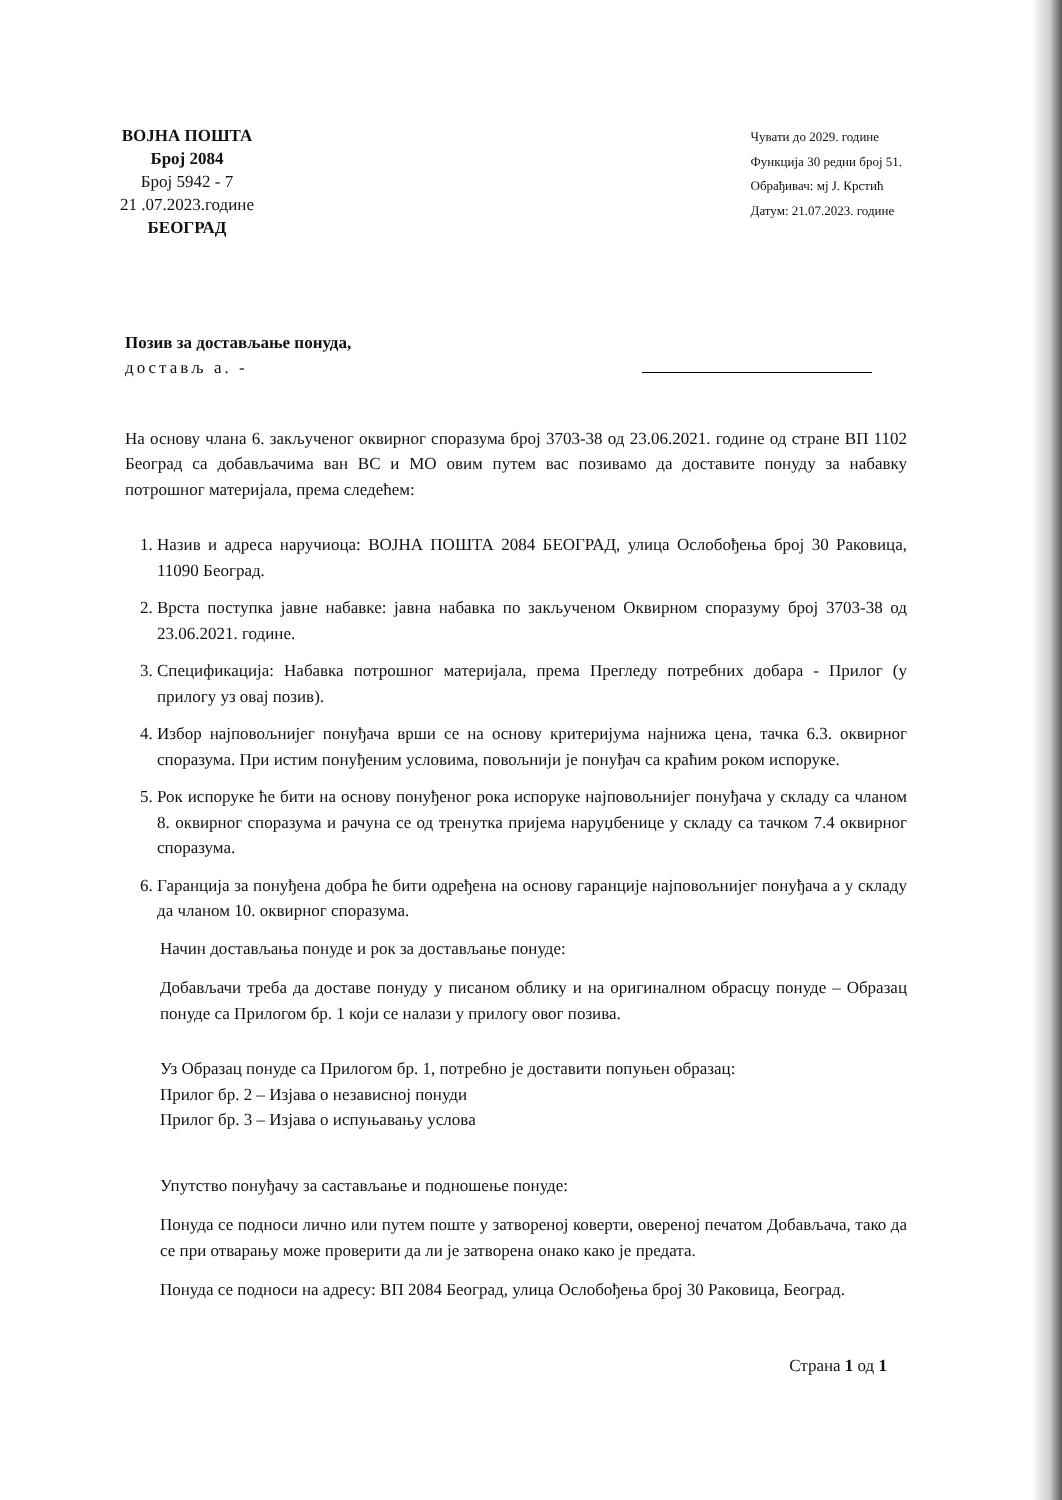ВОЈНА ПОШТА
Број 2084
Број 5942 - 7
21 .07.2023.године
БЕОГРАД
Чувати до 2029. године
Функција 30 редни број 51.
Обрађивач: мј Ј. Крстић
Датум: 21.07.2023. године
Позив за достављање понуда,
достављ а. -
На основу члана 6. закљученог оквирног споразума број 3703-38 од 23.06.2021. године од стране ВП 1102 Београд са добављачима ван ВС и МО овим путем вас позивамо да доставите понуду за набавку потрошног материјала, према следећем:
1. Назив и адреса наручиоца: ВОЈНА ПОШТА 2084 БЕОГРАД, улица Ослобођења број 30 Раковица, 11090 Београд.
2. Врста поступка јавне набавке: јавна набавка по закљученом Оквирном споразуму број 3703-38 од 23.06.2021. године.
3. Спецификација: Набавка потрошног материјала, према Прегледу потребних добара - Прилог (у прилогу уз овај позив).
4. Избор најповољнијег понуђача врши се на основу критеријума најнижа цена, тачка 6.3. оквирног споразума. При истим понуђеним условима, повољнији је понуђач са краћим роком испоруке.
5. Рок испоруке ће бити на основу понуђеног рока испоруке најповољнијег понуђача у складу са чланом 8. оквирног споразума и рачуна се од тренутка пријема наруџбенице у складу са тачком 7.4 оквирног споразума.
6. Гаранција за понуђена добра ће бити одређена на основу гаранције најповољнијег понуђача а у складу да чланом 10. оквирног споразума.
Начин достављања понуде и рок за достављање понуде:
Добављачи треба да доставе понуду у писаном облику и на оригиналном обрасцу понуде – Образац понуде са Прилогом бр. 1 који се налази у прилогу овог позива.
Уз Образац понуде са Прилогом бр. 1, потребно је доставити попуњен образац:
Прилог бр. 2 – Изјава о независној понуди
Прилог бр. 3 – Изјава о испуњавању услова
Упутство понуђачу за састављање и подношење понуде:
Понуда се подноси лично или путем поште у затвореној коверти, овереној печатом Добављача, тако да се при отварању може проверити да ли је затворена онако како је предата.
Понуда се подноси на адресу: ВП 2084 Београд, улица Ослобођења број 30 Раковица, Београд.
Страна 1 од 1